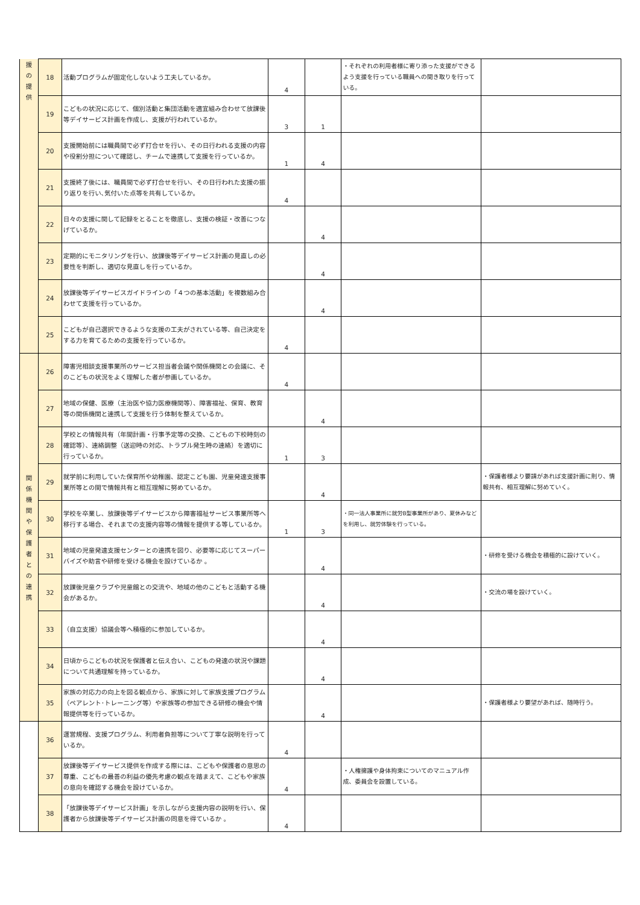| 援 の 提 供 | 18 | 活動プログラムが固定化しないよう工夫しているか。 | 4 | | ・それぞれの利用者様に寄り添った支援ができるよう支援を行っている職員への聞き取りを行っている。 | |
| | 19 | こどもの状況に応じて、個別活動と集団活動を適宜組み合わせて放課後等デイサービス計画を作成し、支援が行われているか。 | 3 | 1 | | |
| | 20 | 支援開始前には職員間で必ず打合せを行い、その日行われる支援の内容や役割分担について確認し、チームで連携して支援を行っているか。 | 1 | 4 | | |
| | 21 | 支援終了後には、職員間で必ず打合せを行い、その日行われた支援の振り返りを行い､気付いた点等を共有しているか。 | 4 | | | |
| | 22 | 日々の支援に関して記録をとることを徹底し、支援の検証・改善につなげているか。 | | 4 | | |
| | 23 | 定期的にモニタリングを行い、放課後等デイサービス計画の見直しの必要性を判断し、適切な見直しを行っているか。 | | 4 | | |
| | 24 | 放課後等デイサービスガイドラインの「４つの基本活動」を複数組み合わせて支援を行っているか。 | | 4 | | |
| | 25 | こどもが自己選択できるような支援の工夫がされている等、自己決定をする力を育てるための支援を行っているか。 | 4 | | | |
| 関 係 機 関 や 保 護 者 と の 連 携 | 26 | 障害児相談支援事業所のサービス担当者会議や関係機関との会議に、そのこどもの状況をよく理解した者が参画しているか。 | 4 | | | |
| | 27 | 地域の保健、医療（主治医や協力医療機関等）、障害福祉、保育、教育等の関係機関と連携して支援を行う体制を整えているか。 | | 4 | | |
| | 28 | 学校との情報共有（年間計画・行事予定等の交換、こどもの下校時刻の確認等）、連絡調整（送迎時の対応、トラブル発生時の連絡）を適切に行っているか。 | 1 | 3 | | |
| | 29 | 就学前に利用していた保育所や幼稚園、認定こども園、児童発達支援事業所等との間で情報共有と相互理解に努めているか。 | | 4 | | ・保護者様より要請があれば支援計画に則り、情報共有、相互理解に努めていく。 |
| | 30 | 学校を卒業し、放課後等デイサービスから障害福祉サービス事業所等へ移行する場合、それまでの支援内容等の情報を提供する等しているか。 | 1 | 3 | ・同一法人事業所に就労B型事業所があり、夏休みなどを利用し、就労体験を行っている。 | |
| | 31 | 地域の児童発達支援センターとの連携を図り、必要等に応じてスーパーバイズや助言や研修を受ける機会を設けているか 。 | | 4 | | ・研修を受ける機会を積極的に設けていく。 |
| | 32 | 放課後児童クラブや児童館との交流や、地域の他のこどもと活動する機会があるか。 | | 4 | | ・交流の場を設けていく。 |
| | 33 | （自立支援）協議会等へ積極的に参加しているか。 | | 4 | | |
| | 34 | 日頃からこどもの状況を保護者と伝え合い、こどもの発達の状況や課題について共通理解を持っているか。 | | 4 | | |
| | 35 | 家族の対応力の向上を図る観点から、家族に対して家族支援プログラム（ペアレント･トレーニング等）や家族等の参加できる研修の機会や情報提供等を行っているか。 | | 4 | | ・保護者様より要望があれば、随時行う。 |
| | 36 | 運営規程、支援プログラム、利用者負担等について丁寧な説明を行っているか。 | 4 | | | |
| | 37 | 放課後等デイサービス提供を作成する際には、こどもや保護者の意思の尊重、こどもの最善の利益の優先考慮の観点を踏まえて、こどもや家族の意向を確認する機会を設けているか。 | 4 | | ・人権擁護や身体拘束についてのマニュアル作成、委員会を設置している。 | |
| | 38 | 「放課後等デイサービス計画」を示しながら支援内容の説明を行い、保護者から放課後等デイサービス計画の同意を得ているか 。 | 4 | | | |